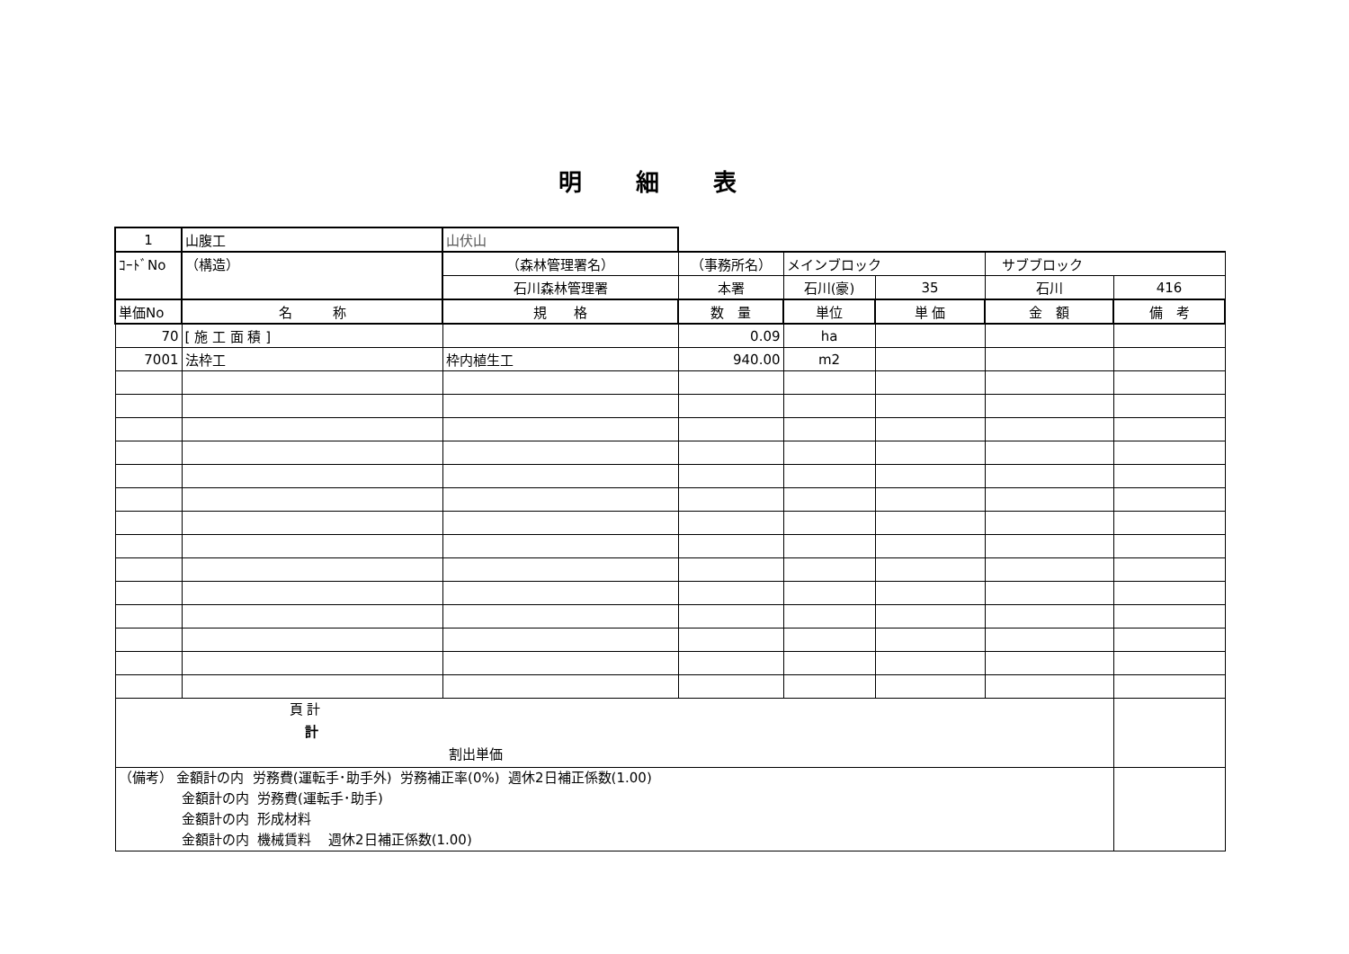明細表
| 1 | 山腹工 | 山伏山 | | | | | |
| ｺｰﾄﾞNo | （構造） | （森林管理署名） | （事務所名） | メインブロック | | サブブロック | |
| | | 石川森林管理署 | 本署 | 石川(豪) | 35 | 石川 | 416 |
| 単価No | 名 称 | 規 格 | 数 量 | 単位 | 単 価 | 金 額 | 備 考 |
| 70 | [ 施 工 面 積 ] | | 0.09 | ha | | | |
| 7001 | 法枠工 | 枠内植生工 | 940.00 | m2 | | | |
| 頁 計 計 割出単価 | | | | | | | |
| （備考） 金額計の内 労務費(運転手･助手外) 労務補正率(0%) 週休2日補正係数(1.00) 金額計の内 労務費(運転手･助手) 金額計の内 形成材料 金額計の内 機械賃料 週休2日補正係数(1.00) | | | | | | | |